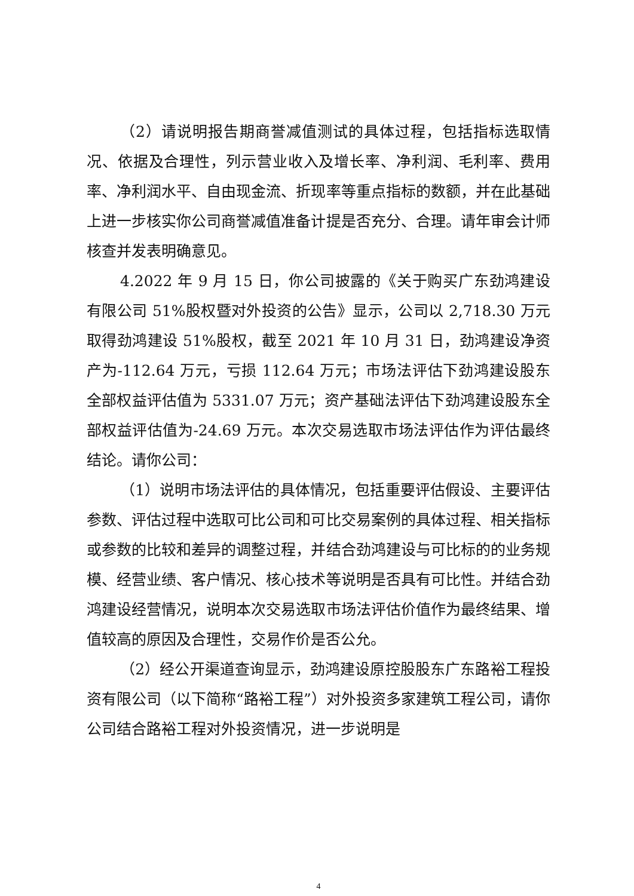（2）请说明报告期商誉减值测试的具体过程，包括指标选取情况、依据及合理性，列示营业收入及增长率、净利润、毛利率、费用率、净利润水平、自由现金流、折现率等重点指标的数额，并在此基础上进一步核实你公司商誉减值准备计提是否充分、合理。请年审会计师核查并发表明确意见。
4.2022 年 9 月 15 日，你公司披露的《关于购买广东劲鸿建设有限公司 51%股权暨对外投资的公告》显示，公司以 2,718.30 万元取得劲鸿建设 51%股权，截至 2021 年 10 月 31 日，劲鸿建设净资产为-112.64 万元，亏损 112.64 万元；市场法评估下劲鸿建设股东全部权益评估值为 5331.07 万元；资产基础法评估下劲鸿建设股东全部权益评估值为-24.69 万元。本次交易选取市场法评估作为评估最终结论。请你公司：
（1）说明市场法评估的具体情况，包括重要评估假设、主要评估参数、评估过程中选取可比公司和可比交易案例的具体过程、相关指标或参数的比较和差异的调整过程，并结合劲鸿建设与可比标的的业务规模、经营业绩、客户情况、核心技术等说明是否具有可比性。并结合劲鸿建设经营情况，说明本次交易选取市场法评估价值作为最终结果、增值较高的原因及合理性，交易作价是否公允。
（2）经公开渠道查询显示，劲鸿建设原控股股东广东路裕工程投资有限公司（以下简称“路裕工程”）对外投资多家建筑工程公司，请你公司结合路裕工程对外投资情况，进一步说明是
4